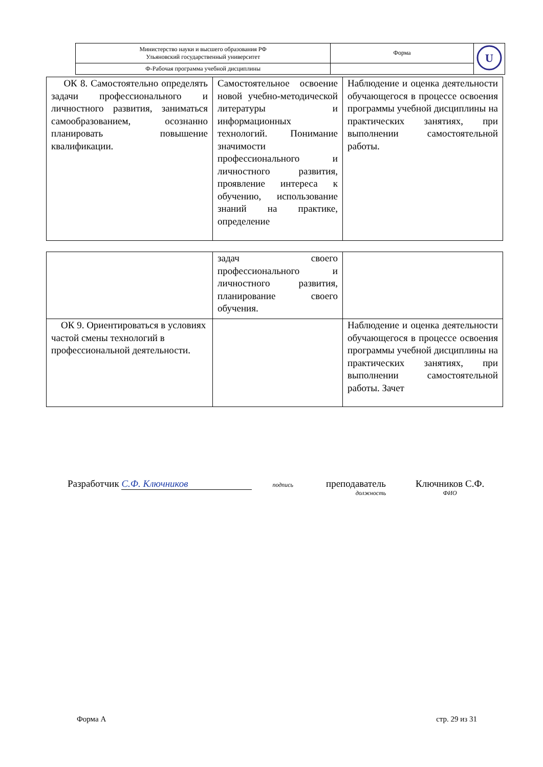| Министерство науки и высшего образования РФ Ульяновский государственный университет | Форма | U |
| Ф-Рабочая программа учебной дисциплины | | |
| ОК 8. Самостоятельно определять задачи профессионального и личностного развития, заниматься самообразованием, осознанно планировать повышение квалификации. | Самостоятельное освоение новой учебно-методической литературы и информационных технологий. Понимание значимости профессионального и личностного развития, проявление интереса к обучению, использование знаний на практике, определение | Наблюдение и оценка деятельности обучающегося в процессе освоения программы учебной дисциплины на практических занятиях, при выполнении самостоятельной работы. |
| | задач своего профессионального и личностного развития, планирование своего обучения. | |
| ОК 9. Ориентироваться в условиях частой смены технологий в профессиональной деятельности. | | Наблюдение и оценка деятельности обучающегося в процессе освоения программы учебной дисциплины на практических занятиях, при выполнении самостоятельной работы. Зачет |
Разработчик С.Ф. Ключников подпись
преподаватель
должность
Ключников С.Ф.
ФИО
Форма А стр. 29 из 31